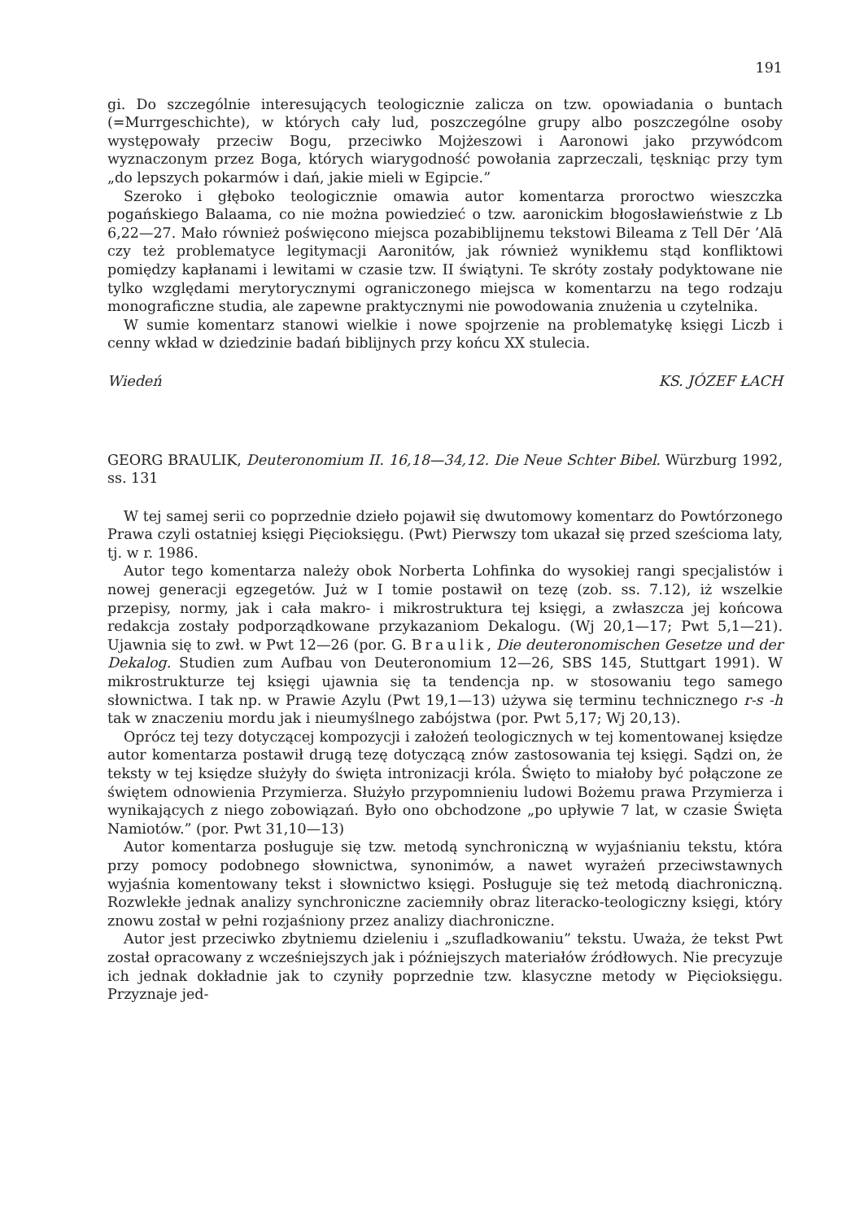191
gi. Do szczególnie interesujących teologicznie zalicza on tzw. opowiadania o buntach (=Murrgeschichte), w których cały lud, poszczególne grupy albo poszczególne osoby występowały przeciw Bogu, przeciwko Mojżeszowi i Aaronowi jako przywódcom wyznaczonym przez Boga, których wiarygodność powołania zaprzeczali, tęskniąc przy tym „do lepszych pokarmów i dań, jakie mieli w Egipcie.”
Szeroko i głęboko teologicznie omawia autor komentarza proroctwo wieszczka pogańskiego Balaama, co nie można powiedzieć o tzw. aaronickim błogosławieństwie z Lb 6,22—27. Mało również poświęcono miejsca pozabiblijnemu tekstowi Bileama z Tell Dēr ’Alā czy też problematyce legitymacji Aaronitów, jak również wynikłemu stąd konfliktowi pomiędzy kapłanami i lewitami w czasie tzw. II świątyni. Te skróty zostały podyktowane nie tylko względami merytorycznymi ograniczonego miejsca w komentarzu na tego rodzaju monograficzne studia, ale zapewne praktycznymi nie powodowania znużenia u czytelnika.
W sumie komentarz stanowi wielkie i nowe spojrzenie na problematykę księgi Liczb i cenny wkład w dziedzinie badań biblijnych przy końcu XX stulecia.
Wiedeń KS. JÓZEF ŁACH
GEORG BRAULIK, Deuteronomium II. 16,18—34,12. Die Neue Schter Bibel. Würzburg 1992, ss. 131
W tej samej serii co poprzednie dzieło pojawił się dwutomowy komentarz do Powtórzonego Prawa czyli ostatniej księgi Pięcioksięgu. (Pwt) Pierwszy tom ukazał się przed sześcioma laty, tj. w r. 1986.
Autor tego komentarza należy obok Norberta Lohfinka do wysokiej rangi specjalistów i nowej generacji egzegetów. Już w I tomie postawił on tezę (zob. ss. 7.12), iż wszelkie przepisy, normy, jak i cała makro- i mikrostruktura tej księgi, a zwłaszcza jej końcowa redakcja zostały podporządkowane przykazaniom Dekalogu. (Wj 20,1—17; Pwt 5,1—21). Ujawnia się to zwł. w Pwt 12—26 (por. G. Braulik, Die deuteronomischen Gesetze und der Dekalog. Studien zum Aufbau von Deuteronomium 12—26, SBS 145, Stuttgart 1991). W mikrostrukturze tej księgi ujawnia się ta tendencja np. w stosowaniu tego samego słownictwa. I tak np. w Prawie Azylu (Pwt 19,1—13) używa się terminu technicznego r-s -h tak w znaczeniu mordu jak i nieumyślnego zabójstwa (por. Pwt 5,17; Wj 20,13).
Oprócz tej tezy dotyczącej kompozycji i założeń teologicznych w tej komentowanej księdze autor komentarza postawił drugą tezę dotyczącą znów zastosowania tej księgi. Sądzi on, że teksty w tej księdze służyły do święta intronizacji króla. Święto to miałoby być połączone ze świętem odnowienia Przymierza. Służyło przypomnieniu ludowi Bożemu prawa Przymierza i wynikających z niego zobowiązań. Było ono obchodzone „po upływie 7 lat, w czasie Święta Namiotów.” (por. Pwt 31,10—13)
Autor komentarza posługuje się tzw. metodą synchroniczną w wyjaśnianiu tekstu, która przy pomocy podobnego słownictwa, synonimów, a nawet wyrażeń przeciwstawnych wyjaśnia komentowany tekst i słownictwo księgi. Posługuje się też metodą diachroniczną. Rozwlekłe jednak analizy synchroniczne zaciemniły obraz literacko-teologiczny księgi, który znowu został w pełni rozjaśniony przez analizy diachroniczne.
Autor jest przeciwko zbytniemu dzieleniu i „szufladkowaniu” tekstu. Uważa, że tekst Pwt został opracowany z wcześniejszych jak i późniejszych materiałów źródłowych. Nie precyzuje ich jednak dokładnie jak to czyniły poprzednie tzw. klasyczne metody w Pięcioksięgu. Przyznaje jed-